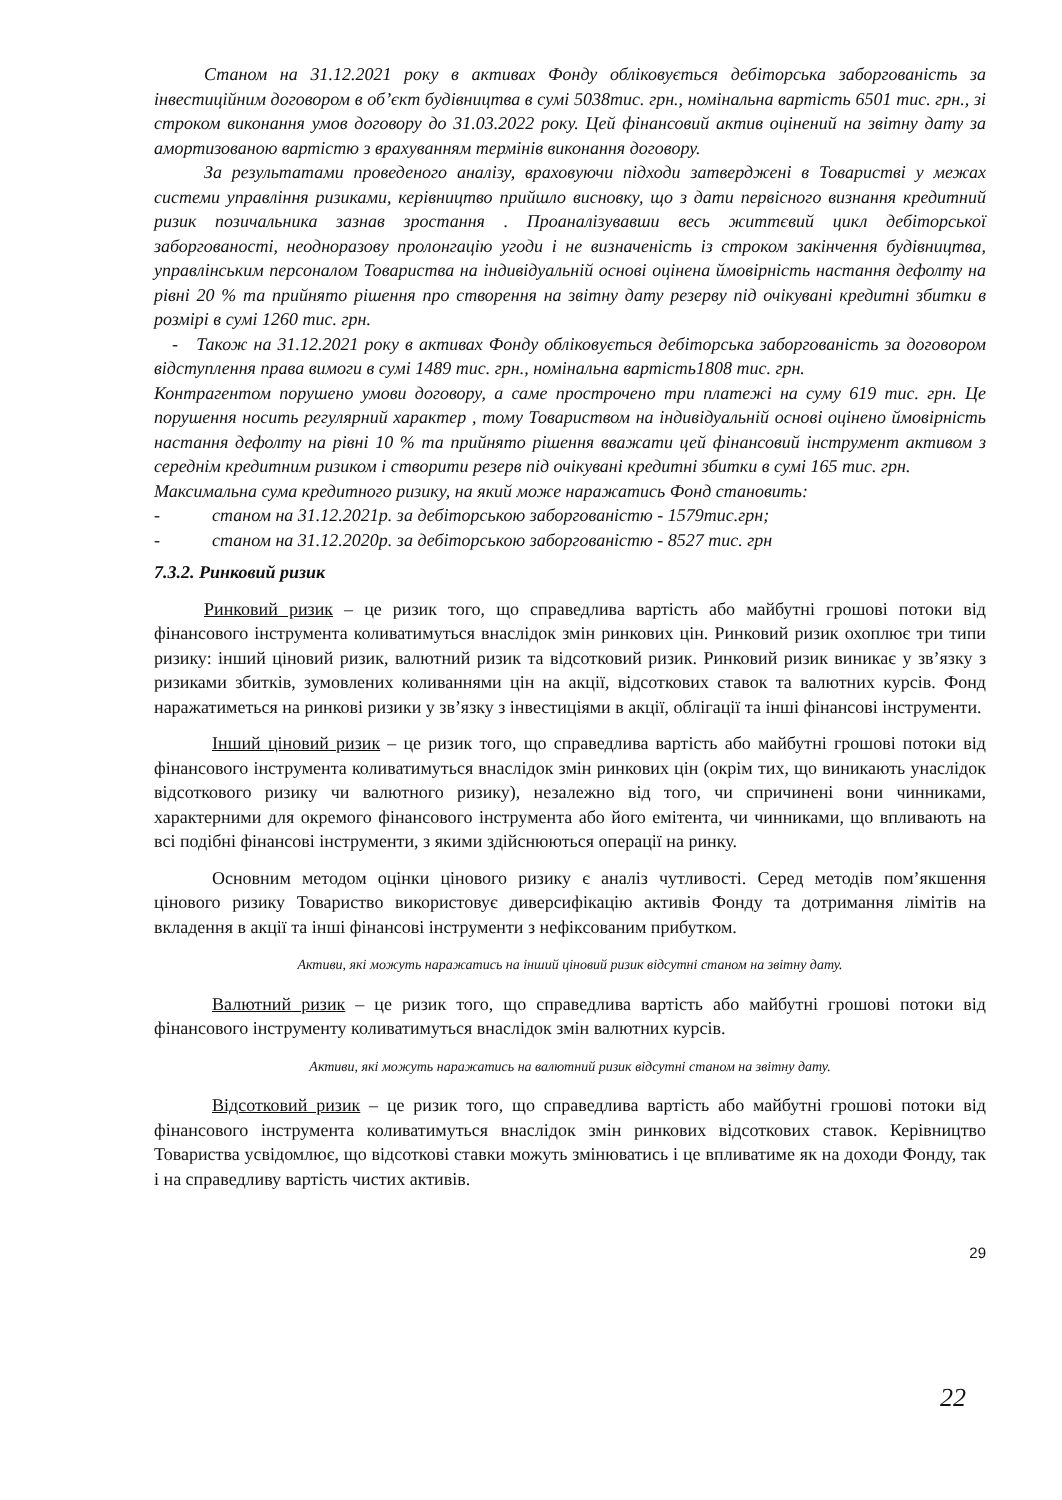Станом на 31.12.2021 року в активах Фонду обліковується дебіторська заборгованість за інвестиційним договором в об’єкт будівництва в сумі 5038тис. грн., номінальна вартість 6501 тис. грн., зі строком виконання умов договору до 31.03.2022 року. Цей фінансовий актив оцінений на звітну дату за амортизованою вартістю з врахуванням термінів виконання договору.
За результатами проведеного аналізу, враховуючи підходи затверджені в Товаристві у межах системи управління ризиками, керівництво прийшло висновку, що з дати первісного визнання кредитний ризик позичальника зазнав зростання . Проаналізувавши весь життєвий цикл дебіторської заборгованості, неодноразову пролонгацію угоди і не визначеність із строком закінчення будівництва, управлінським персоналом Товариства на індивідуальній основі оцінена ймовірність настання дефолту на рівні 20 % та прийнято рішення про створення на звітну дату резерву під очікувані кредитні збитки в розмірі в сумі 1260 тис. грн.
- Також на 31.12.2021 року в активах Фонду обліковується дебіторська заборгованість за договором відступлення права вимоги в сумі 1489 тис. грн., номінальна вартість1808 тис. грн.
Контрагентом порушено умови договору, а саме прострочено три платежі на суму 619 тис. грн. Це порушення носить регулярний характер , тому Товариством на індивідуальній основі оцінено ймовірність настання дефолту на рівні 10 % та прийнято рішення вважати цей фінансовий інструмент активом з середнім кредитним ризиком і створити резерв під очікувані кредитні збитки в сумі 165 тис. грн.
Максимальна сума кредитного ризику, на який може наражатись Фонд становить:
- станом на 31.12.2021р. за дебіторською заборгованістю - 1579тис.грн;
- станом на 31.12.2020р. за дебіторською заборгованістю - 8527 тис. грн
7.3.2. Ринковий ризик
Ринковий ризик – це ризик того, що справедлива вартість або майбутні грошові потоки від фінансового інструмента коливатимуться внаслідок змін ринкових цін. Ринковий ризик охоплює три типи ризику: інший ціновий ризик, валютний ризик та відсотковий ризик. Ринковий ризик виникає у зв’язку з ризиками збитків, зумовлених коливаннями цін на акції, відсоткових ставок та валютних курсів. Фонд наражатиметься на ринкові ризики у зв’язку з інвестиціями в акції, облігації та інші фінансові інструменти.
Інший ціновий ризик – це ризик того, що справедлива вартість або майбутні грошові потоки від фінансового інструмента коливатимуться внаслідок змін ринкових цін (окрім тих, що виникають унаслідок відсоткового ризику чи валютного ризику), незалежно від того, чи спричинені вони чинниками, характерними для окремого фінансового інструмента або його емітента, чи чинниками, що впливають на всі подібні фінансові інструменти, з якими здійснюються операції на ринку.
Основним методом оцінки цінового ризику є аналіз чутливості. Серед методів пом’якшення цінового ризику Товариство використовує диверсифікацію активів Фонду та дотримання лімітів на вкладення в акції та інші фінансові інструменти з нефіксованим прибутком.
Активи, які можуть наражатись на інший ціновий ризик відсутні станом на звітну дату.
Валютний ризик – це ризик того, що справедлива вартість або майбутні грошові потоки від фінансового інструменту коливатимуться внаслідок змін валютних курсів.
Активи, які можуть наражатись на валютний ризик відсутні станом на звітну дату.
Відсотковий ризик – це ризик того, що справедлива вартість або майбутні грошові потоки від фінансового інструмента коливатимуться внаслідок змін ринкових відсоткових ставок. Керівництво Товариства усвідомлює, що відсоткові ставки можуть змінюватись і це впливатиме як на доходи Фонду, так і на справедливу вартість чистих активів.
29
22